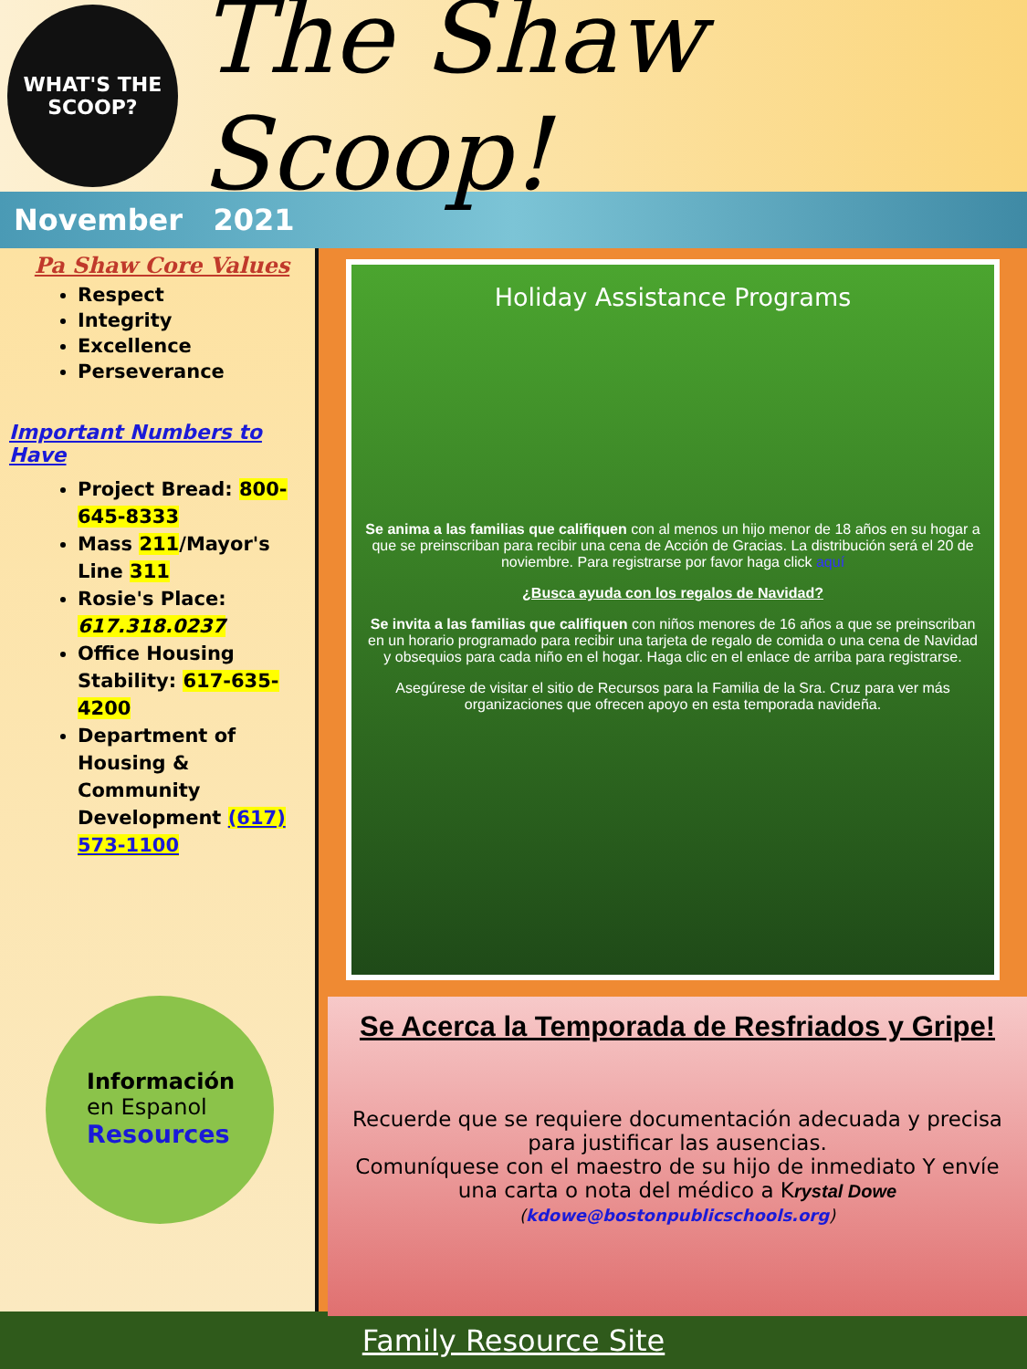WHAT'S THE
SCOOP?
The Shaw Scoop!
November 2021
Pa Shaw Core Values
Respect
Integrity
Excellence
Perseverance
Important Numbers to Have
Project Bread: 800-645-8333
Mass 211/Mayor's Line 311
Rosie's Place: 617.318.0237
Office Housing Stability: 617-635-4200
Department of Housing & Community Development (617) 573-1100
Información
en Espanol
Resources
Holiday Assistance Programs
Se anima a las familias que califiquen con al menos un hijo menor de 18 años en su hogar a que se preinscriban para recibir una cena de Acción de Gracias. La distribución será el 20 de noviembre. Para registrarse por favor haga click aquí
¿Busca ayuda con los regalos de Navidad?
Se invita a las familias que califiquen con niños menores de 16 años a que se preinscriban en un horario programado para recibir una tarjeta de regalo de comida o una cena de Navidad y obsequios para cada niño en el hogar. Haga clic en el enlace de arriba para registrarse.
Asegúrese de visitar el sitio de Recursos para la Familia de la Sra. Cruz para ver más organizaciones que ofrecen apoyo en esta temporada navideña.
Se Acerca la Temporada de Resfriados y Gripe!
Recuerde que se requiere documentación adecuada y precisa para justificar las ausencias.
Comuníquese con el maestro de su hijo de inmediato Y envíe una carta o nota del médico a Krystal Dowe
(kdowe@bostonpublicschools.org)
Family Resource Site